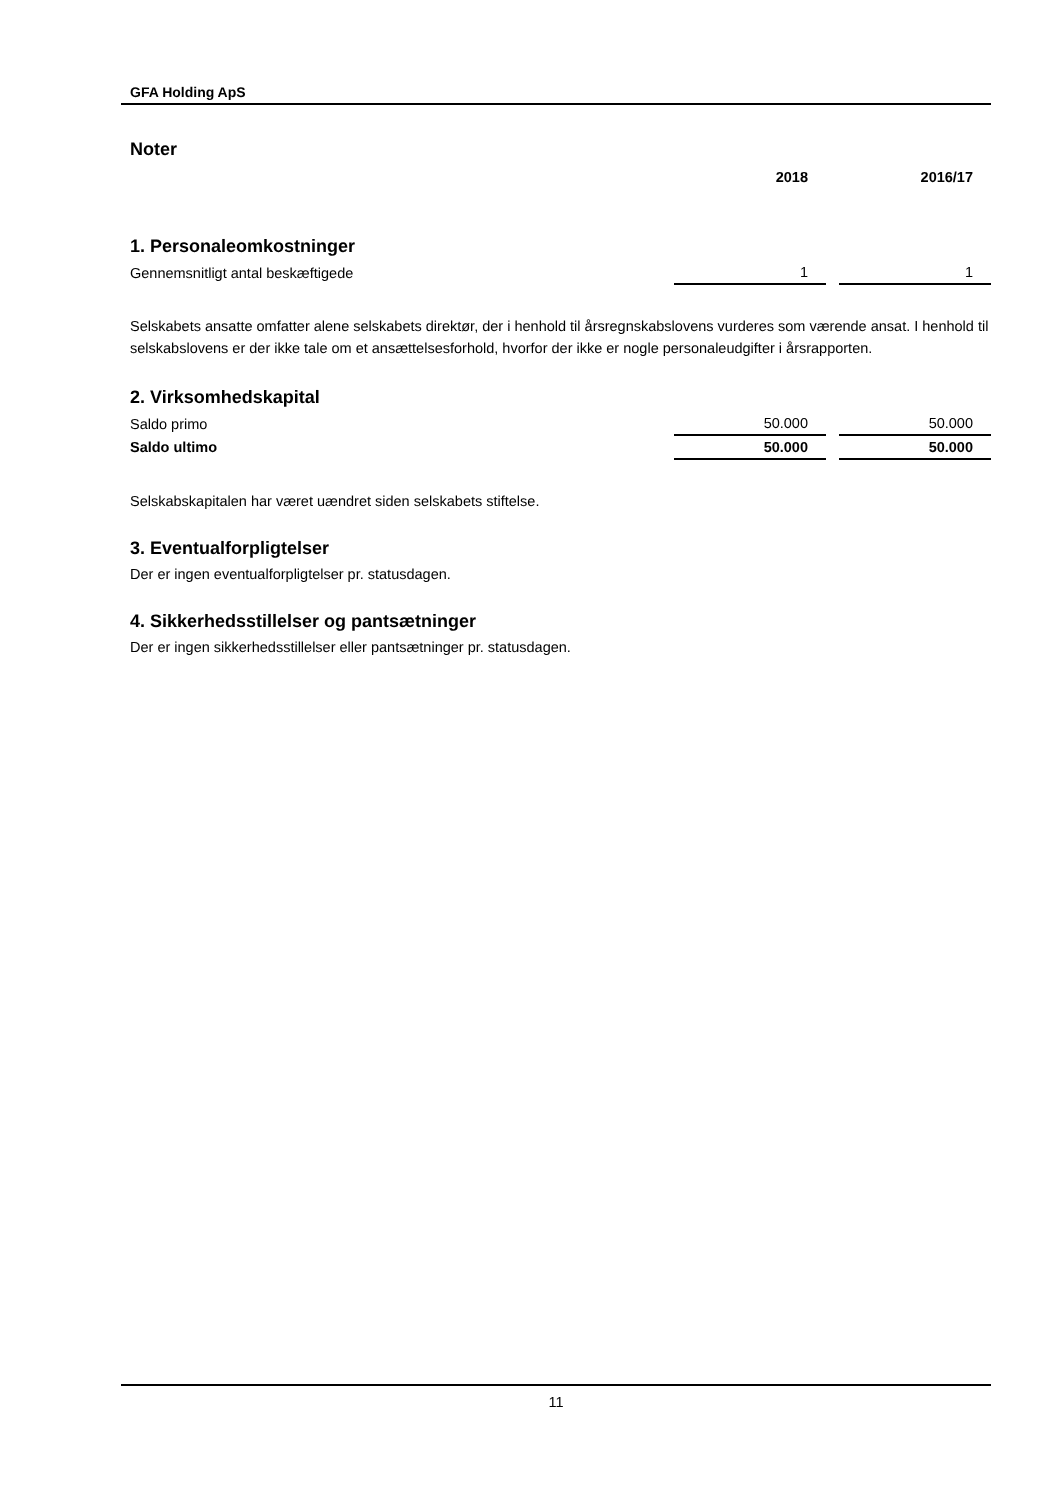GFA Holding ApS
Noter
| | 2018 | | 2016/17 |
| --- | --- | --- | --- |
1. Personaleomkostninger
| Gennemsnitligt antal beskæftigede | 1 | | 1 |
Selskabets ansatte omfatter alene selskabets direktør, der i henhold til årsregnskabslovens vurderes som værende ansat. I henhold til selskabslovens er der ikke tale om et ansættelsesforhold, hvorfor der ikke er nogle personaleudgifter i årsrapporten.
2. Virksomhedskapital
| Saldo primo | 50.000 | | 50.000 |
| Saldo ultimo | 50.000 | | 50.000 |
Selskabskapitalen har været uændret siden selskabets stiftelse.
3. Eventualforpligtelser
Der er ingen eventualforpligtelser pr. statusdagen.
4. Sikkerhedsstillelser og pantsætninger
Der er ingen sikkerhedsstillelser eller pantsætninger pr. statusdagen.
11